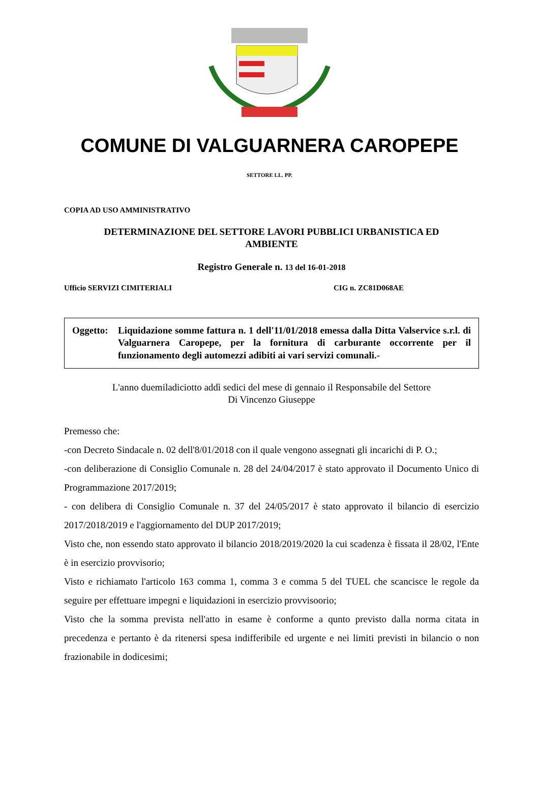COMUNE DI VALGUARNERA CAROPEPE
SETTORE LL. PP.
COPIA AD USO AMMINISTRATIVO
DETERMINAZIONE DEL SETTORE LAVORI PUBBLICI URBANISTICA ED
AMBIENTE
Registro Generale n. 13 del 16-01-2018
Ufficio SERVIZI CIMITERIALI CIG n. ZC81D068AE
Oggetto:
Liquidazione somme fattura n. 1 dell'11/01/2018 emessa dalla Ditta Valservice s.r.l. di Valguarnera Caropepe, per la fornitura di carburante occorrente per il funzionamento degli automezzi adibiti ai vari servizi comunali.-
L'anno duemiladiciotto addì sedici del mese di gennaio il Responsabile del Settore
Di Vincenzo Giuseppe
Premesso che:
-con Decreto Sindacale n. 02 dell'8/01/2018 con il quale vengono assegnati gli incarichi di P. O.;
-con deliberazione di Consiglio Comunale n. 28 del 24/04/2017 è stato approvato il Documento Unico di Programmazione 2017/2019;
- con delibera di Consiglio Comunale n. 37 del 24/05/2017 è stato approvato il bilancio di esercizio 2017/2018/2019 e l'aggiornamento del DUP 2017/2019;
Visto che, non essendo stato approvato il bilancio 2018/2019/2020 la cui scadenza è fissata il 28/02, l'Ente è in esercizio provvisorio;
Visto e richiamato l'articolo 163 comma 1, comma 3 e comma 5 del TUEL che scancisce le regole da seguire per effettuare impegni e liquidazioni in esercizio provvisoorio;
Visto che la somma prevista nell'atto in esame è conforme a qunto previsto dalla norma citata in precedenza e pertanto è da ritenersi spesa indifferibile ed urgente e nei limiti previsti in bilancio o non frazionabile in dodicesimi;